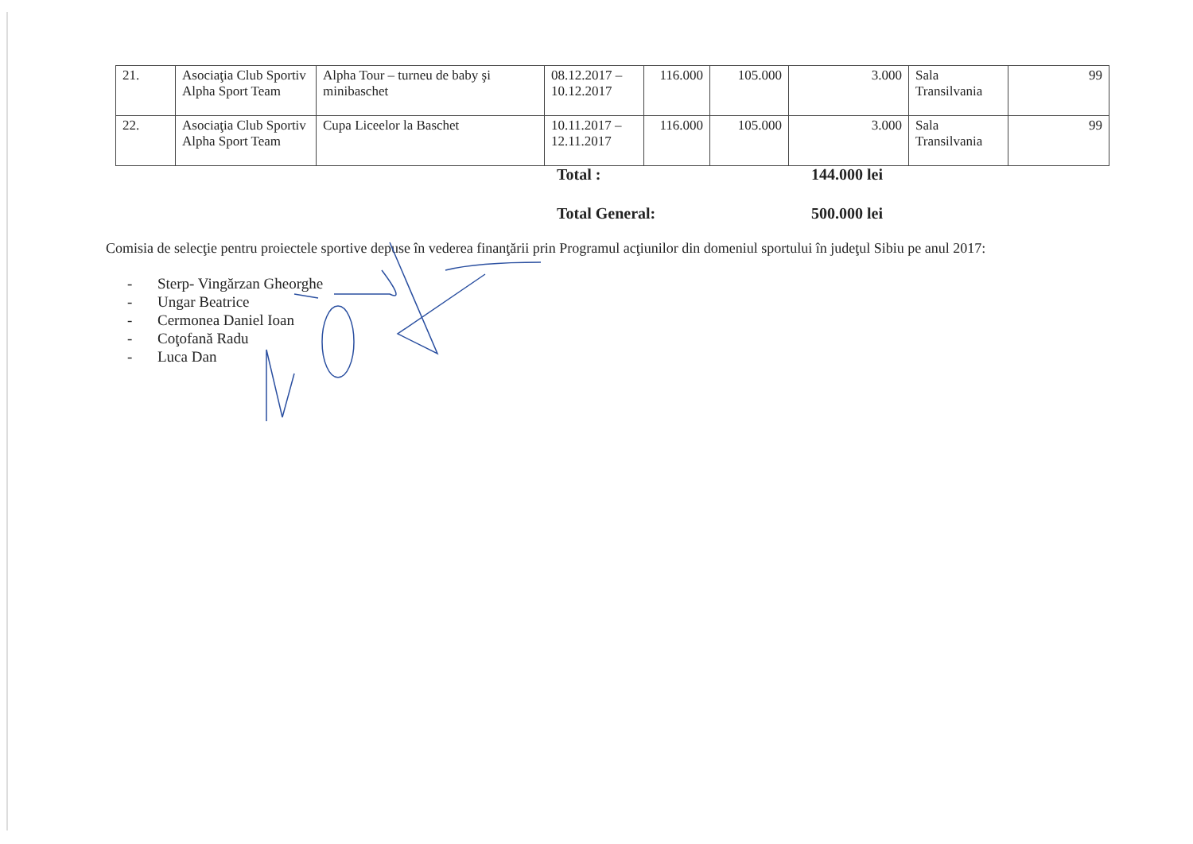| 21. | Asociaţia Club Sportiv Alpha Sport Team | Alpha Tour – turneu de baby şi minibaschet | 08.12.2017 – 10.12.2017 | 116.000 | 105.000 | 3.000 | Sala Transilvania | 99 |
| 22. | Asociaţia Club Sportiv Alpha Sport Team | Cupa Liceelor la Baschet | 10.11.2017 – 12.11.2017 | 116.000 | 105.000 | 3.000 | Sala Transilvania | 99 |
Total : 144.000 lei
Total General: 500.000 lei
Comisia de selecţie pentru proiectele sportive depuse în vederea finanţării prin Programul acţiunilor din domeniul sportului în judeţul Sibiu pe anul 2017:
- Sterp- Vingărzan Gheorghe
- Ungar Beatrice
- Cermonea Daniel Ioan
- Coţofană Radu
- Luca Dan